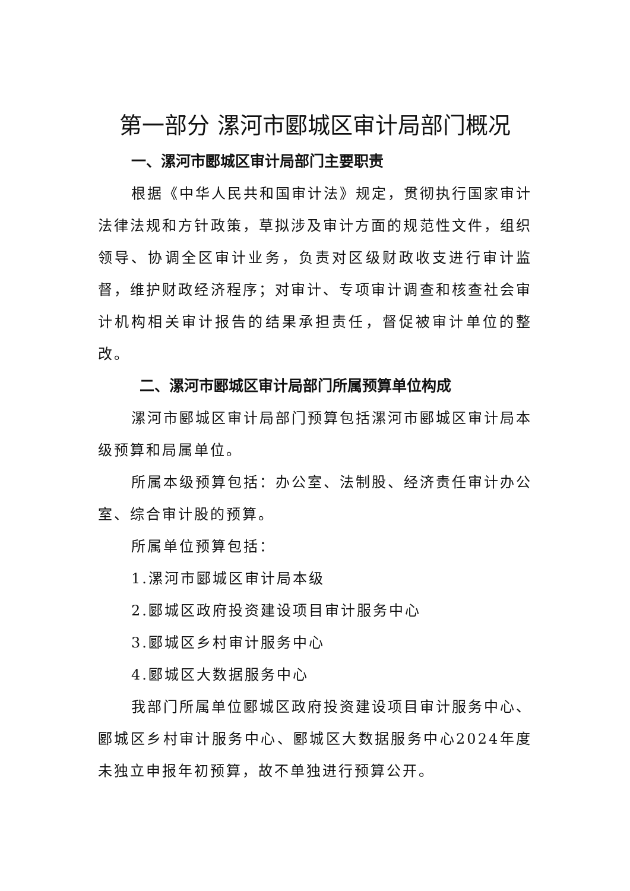第一部分 漯河市郾城区审计局部门概况
一、漯河市郾城区审计局部门主要职责
根据《中华人民共和国审计法》规定，贯彻执行国家审计法律法规和方针政策，草拟涉及审计方面的规范性文件，组织领导、协调全区审计业务，负责对区级财政收支进行审计监督，维护财政经济程序；对审计、专项审计调查和核查社会审计机构相关审计报告的结果承担责任，督促被审计单位的整改。
二、漯河市郾城区审计局部门所属预算单位构成
漯河市郾城区审计局部门预算包括漯河市郾城区审计局本级预算和局属单位。
所属本级预算包括：办公室、法制股、经济责任审计办公室、综合审计股的预算。
所属单位预算包括：
1.漯河市郾城区审计局本级
2.郾城区政府投资建设项目审计服务中心
3.郾城区乡村审计服务中心
4.郾城区大数据服务中心
我部门所属单位郾城区政府投资建设项目审计服务中心、郾城区乡村审计服务中心、郾城区大数据服务中心2024年度未独立申报年初预算，故不单独进行预算公开。